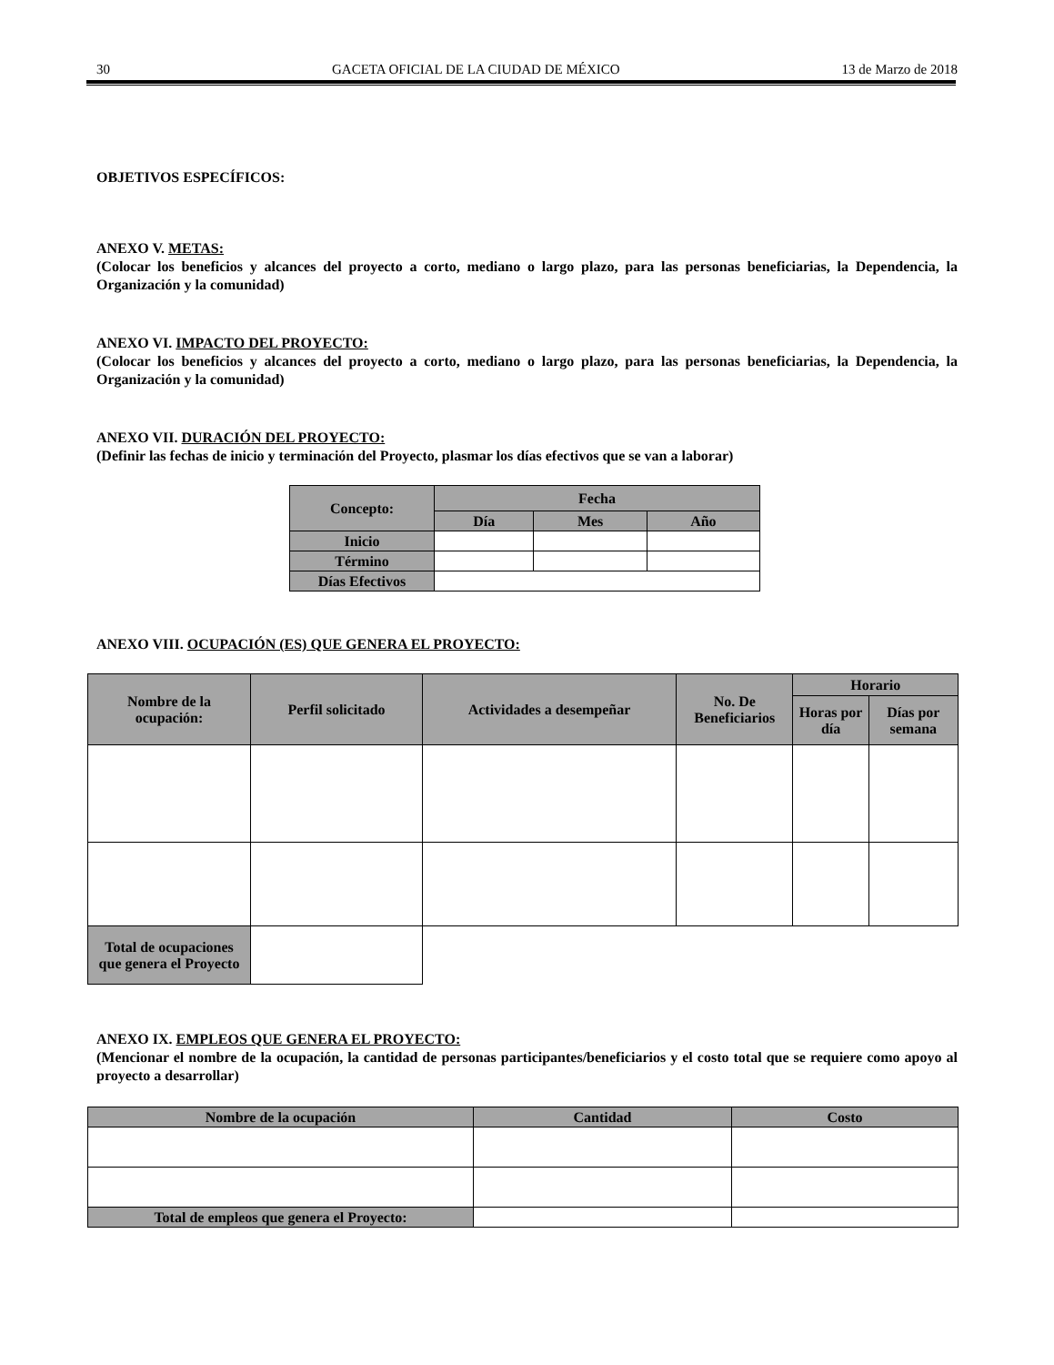30 GACETA OFICIAL DE LA CIUDAD DE MÉXICO 13 de Marzo de 2018
OBJETIVOS ESPECÍFICOS:
ANEXO V. METAS:
(Colocar los beneficios y alcances del proyecto a corto, mediano o largo plazo, para las personas beneficiarias, la Dependencia, la Organización y la comunidad)
ANEXO VI. IMPACTO DEL PROYECTO:
(Colocar los beneficios y alcances del proyecto a corto, mediano o largo plazo, para las personas beneficiarias, la Dependencia, la Organización y la comunidad)
ANEXO VII. DURACIÓN DEL PROYECTO:
(Definir las fechas de inicio y terminación del Proyecto, plasmar los días efectivos que se van a laborar)
| Concepto: | Fecha | | |
| --- | --- | --- | --- |
| | Día | Mes | Año |
| Inicio | | | |
| Término | | | |
| Días Efectivos | | | |
ANEXO VIII. OCUPACIÓN (ES) QUE GENERA EL PROYECTO:
| Nombre de la ocupación: | Perfil solicitado | Actividades a desempeñar | No. De Beneficiarios | Horario | |
| --- | --- | --- | --- | --- | --- |
| | | | | Horas por día | Días por semana |
| Total de ocupaciones que genera el Proyecto | | | | | |
ANEXO IX. EMPLEOS QUE GENERA EL PROYECTO:
(Mencionar el nombre de la ocupación, la cantidad de personas participantes/beneficiarios y el costo total que se requiere como apoyo al proyecto a desarrollar)
| Nombre de la ocupación | Cantidad | Costo |
| --- | --- | --- |
| Total de empleos que genera el Proyecto: | | |